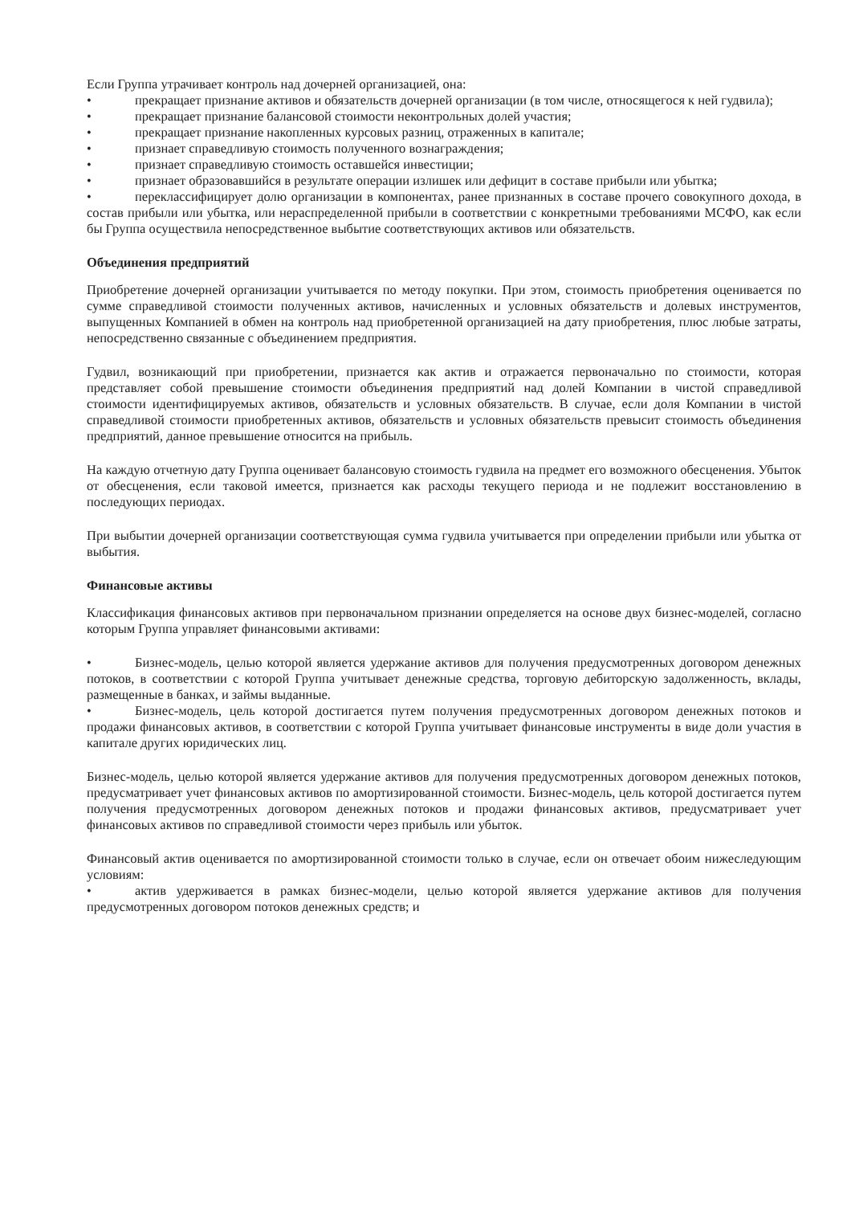Если Группа утрачивает контроль над дочерней организацией, она:
• прекращает признание активов и обязательств дочерней организации (в том числе, относящегося к ней гудвила);
• прекращает признание балансовой стоимости неконтрольных долей участия;
• прекращает признание накопленных курсовых разниц, отраженных в капитале;
• признает справедливую стоимость полученного вознаграждения;
• признает справедливую стоимость оставшейся инвестиции;
• признает образовавшийся в результате операции излишек или дефицит в составе прибыли или убытка;
• переклассифицирует долю организации в компонентах, ранее признанных в составе прочего совокупного дохода, в состав прибыли или убытка, или нераспределенной прибыли в соответствии с конкретными требованиями МСФО, как если бы Группа осуществила непосредственное выбытие соответствующих активов или обязательств.
Объединения предприятий
Приобретение дочерней организации учитывается по методу покупки. При этом, стоимость приобретения оценивается по сумме справедливой стоимости полученных активов, начисленных и условных обязательств и долевых инструментов, выпущенных Компанией в обмен на контроль над приобретенной организацией на дату приобретения, плюс любые затраты, непосредственно связанные с объединением предприятия.
Гудвил, возникающий при приобретении, признается как актив и отражается первоначально по стоимости, которая представляет собой превышение стоимости объединения предприятий над долей Компании в чистой справедливой стоимости идентифицируемых активов, обязательств и условных обязательств. В случае, если доля Компании в чистой справедливой стоимости приобретенных активов, обязательств и условных обязательств превысит стоимость объединения предприятий, данное превышение относится на прибыль.
На каждую отчетную дату Группа оценивает балансовую стоимость гудвила на предмет его возможного обесценения. Убыток от обесценения, если таковой имеется, признается как расходы текущего периода и не подлежит восстановлению в последующих периодах.
При выбытии дочерней организации соответствующая сумма гудвила учитывается при определении прибыли или убытка от выбытия.
Финансовые активы
Классификация финансовых активов при первоначальном признании определяется на основе двух бизнес-моделей, согласно которым Группа управляет финансовыми активами:
• Бизнес-модель, целью которой является удержание активов для получения предусмотренных договором денежных потоков, в соответствии с которой Группа учитывает денежные средства, торговую дебиторскую задолженность, вклады, размещенные в банках, и займы выданные.
• Бизнес-модель, цель которой достигается путем получения предусмотренных договором денежных потоков и продажи финансовых активов, в соответствии с которой Группа учитывает финансовые инструменты в виде доли участия в капитале других юридических лиц.
Бизнес-модель, целью которой является удержание активов для получения предусмотренных договором денежных потоков, предусматривает учет финансовых активов по амортизированной стоимости. Бизнес-модель, цель которой достигается путем получения предусмотренных договором денежных потоков и продажи финансовых активов, предусматривает учет финансовых активов по справедливой стоимости через прибыль или убыток.
Финансовый актив оценивается по амортизированной стоимости только в случае, если он отвечает обоим нижеследующим условиям:
• актив удерживается в рамках бизнес-модели, целью которой является удержание активов для получения предусмотренных договором потоков денежных средств; и